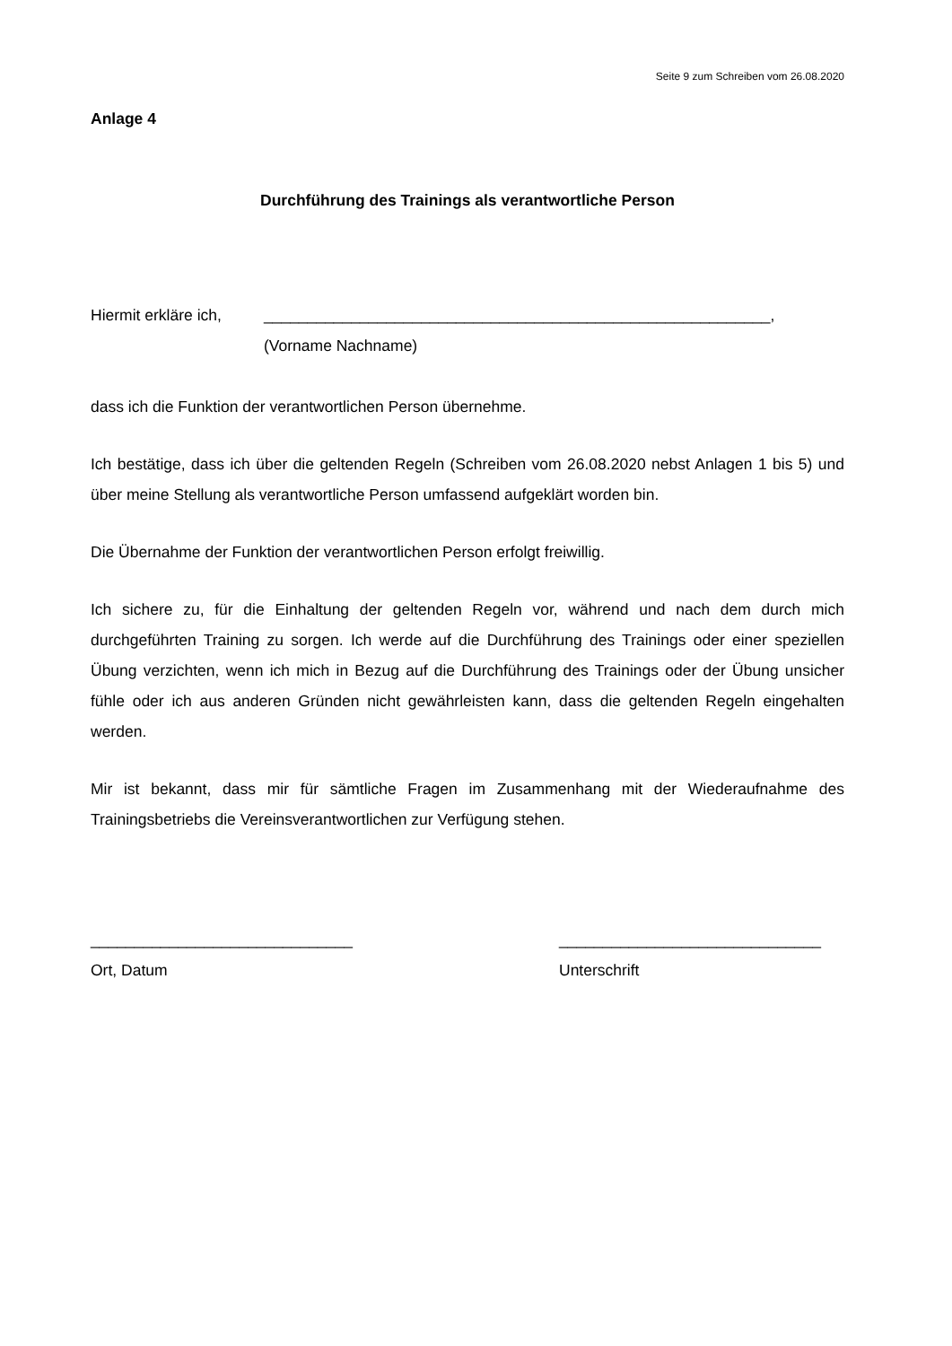Seite 9 zum Schreiben vom 26.08.2020
Anlage 4
Durchführung des Trainings als verantwortliche Person
Hiermit erkläre ich, __________________________________________________________,
(Vorname Nachname)
dass ich die Funktion der verantwortlichen Person übernehme.
Ich bestätige, dass ich über die geltenden Regeln (Schreiben vom 26.08.2020 nebst Anlagen 1 bis 5) und über meine Stellung als verantwortliche Person umfassend aufgeklärt worden bin.
Die Übernahme der Funktion der verantwortlichen Person erfolgt freiwillig.
Ich sichere zu, für die Einhaltung der geltenden Regeln vor, während und nach dem durch mich durchgeführten Training zu sorgen. Ich werde auf die Durchführung des Trainings oder einer speziellen Übung verzichten, wenn ich mich in Bezug auf die Durchführung des Trainings oder der Übung unsicher fühle oder ich aus anderen Gründen nicht gewährleisten kann, dass die geltenden Regeln eingehalten werden.
Mir ist bekannt, dass mir für sämtliche Fragen im Zusammenhang mit der Wiederaufnahme des Trainingsbetriebs die Vereinsverantwortlichen zur Verfügung stehen.
______________________________
Ort, Datum
______________________________
Unterschrift